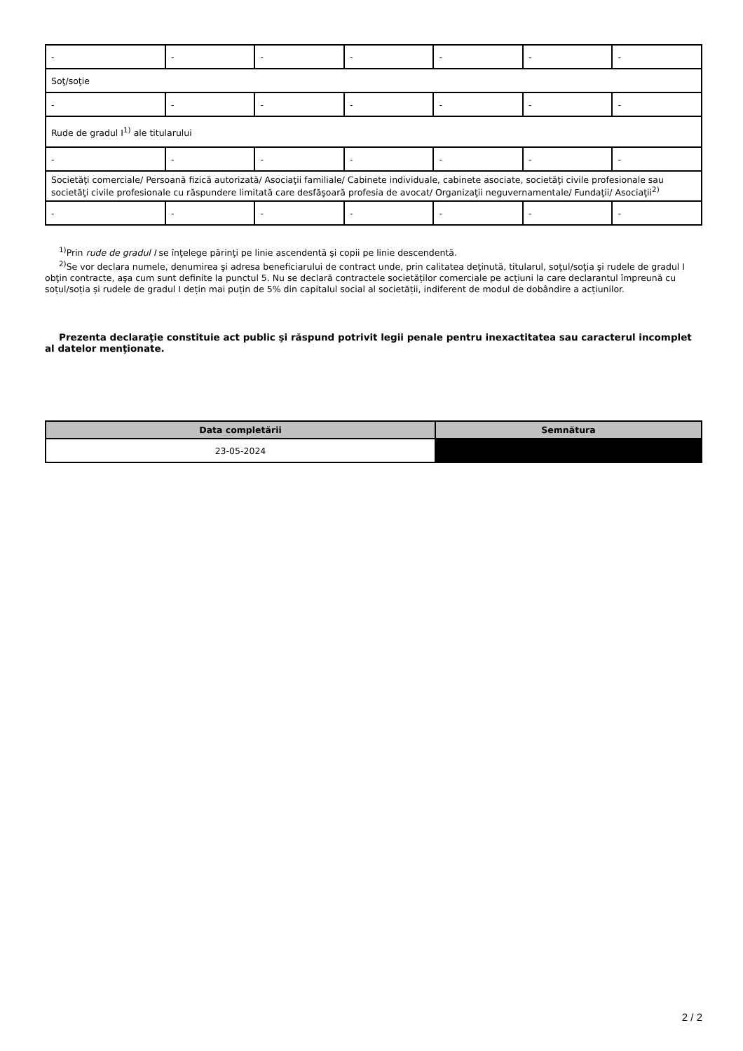| - | - | - | - | - | - | - |
| Soţ/soţie | | | | | | |
| - | - | - | - | - | - | - |
| Rude de gradul I<sup>1)</sup> ale titularului | | | | | | |
| - | - | - | - | - | - | - |
| Societăţi comerciale/ Persoană fizică autorizată/ Asociaţii familiale/ Cabinete individuale, cabinete asociate, societăţi civile profesionale sau societăţi civile profesionale cu răspundere limitată care desfăşoară profesia de avocat/ Organizaţii neguvernamentale/ Fundaţii/ Asociaţii<sup>2)</sup> | | | | | | |
| - | - | - | - | - | - | - |
<sup>1)</sup> Prin rude de gradul I se înţelege părinţi pe linie ascendentă şi copii pe linie descendentă.
<sup>2)</sup> Se vor declara numele, denumirea şi adresa beneficiarului de contract unde, prin calitatea deţinută, titularul, soţul/soţia şi rudele de gradul I obţin contracte, aşa cum sunt definite la punctul 5. Nu se declară contractele societăților comerciale pe acțiuni la care declarantul împreună cu soțul/soția și rudele de gradul I dețin mai puțin de 5% din capitalul social al societății, indiferent de modul de dobândire a acțiunilor.
Prezenta declaraţie constituie act public şi răspund potrivit legii penale pentru inexactitatea sau caracterul incomplet al datelor menţionate.
| Data completării | Semnătura |
| --- | --- |
| 23-05-2024 | |
2 / 2